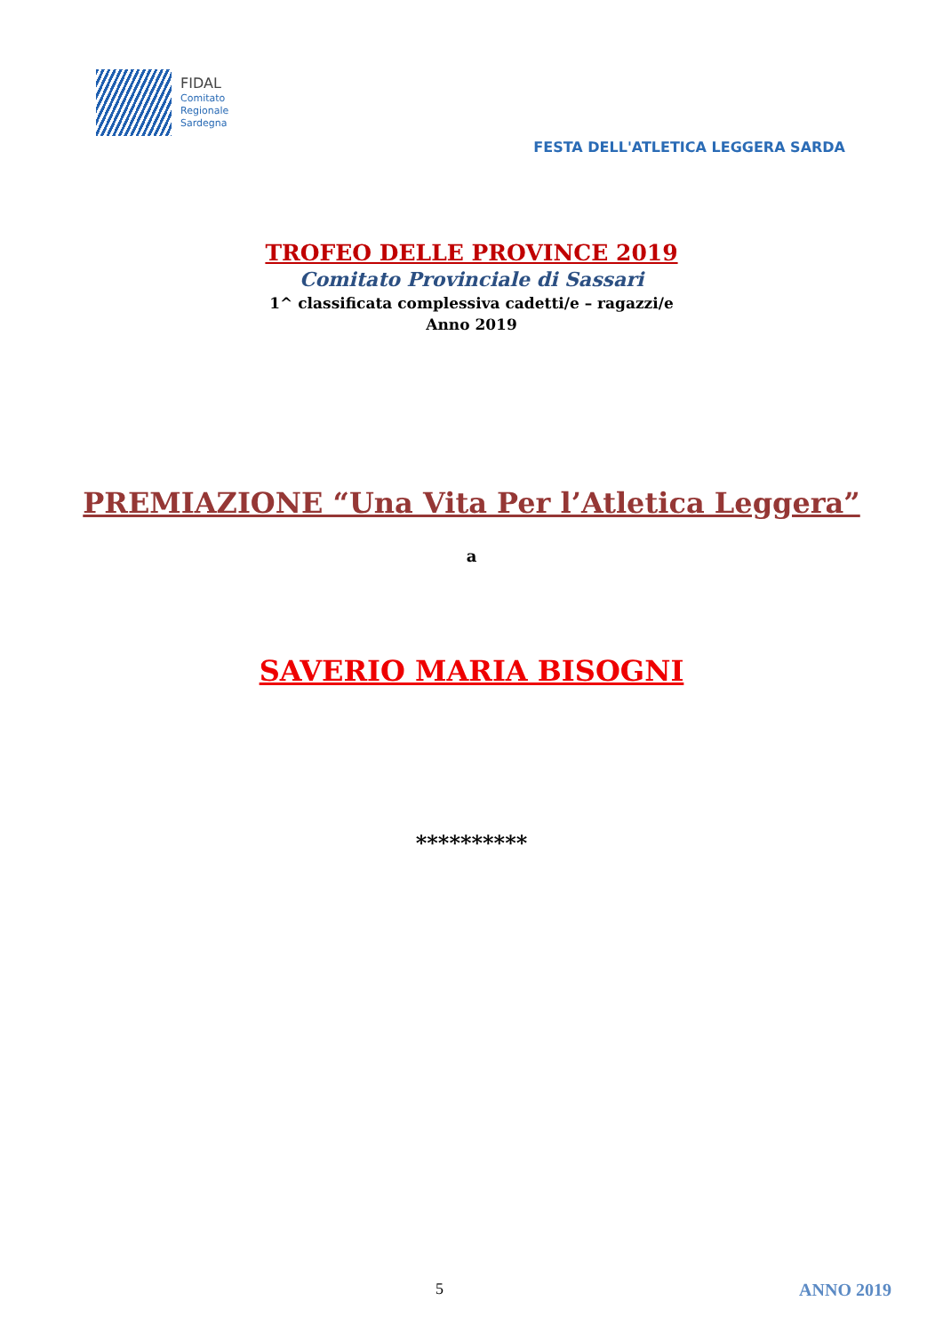FIDAL
Comitato
Regionale
Sardegna
FESTA DELL'ATLETICA LEGGERA SARDA
TROFEO DELLE PROVINCE 2019
Comitato Provinciale di Sassari
1^ classificata complessiva cadetti/e – ragazzi/e
Anno 2019
PREMIAZIONE “Una Vita Per l’Atletica Leggera”
a
SAVERIO MARIA BISOGNI
**********
5 ANNO 2019